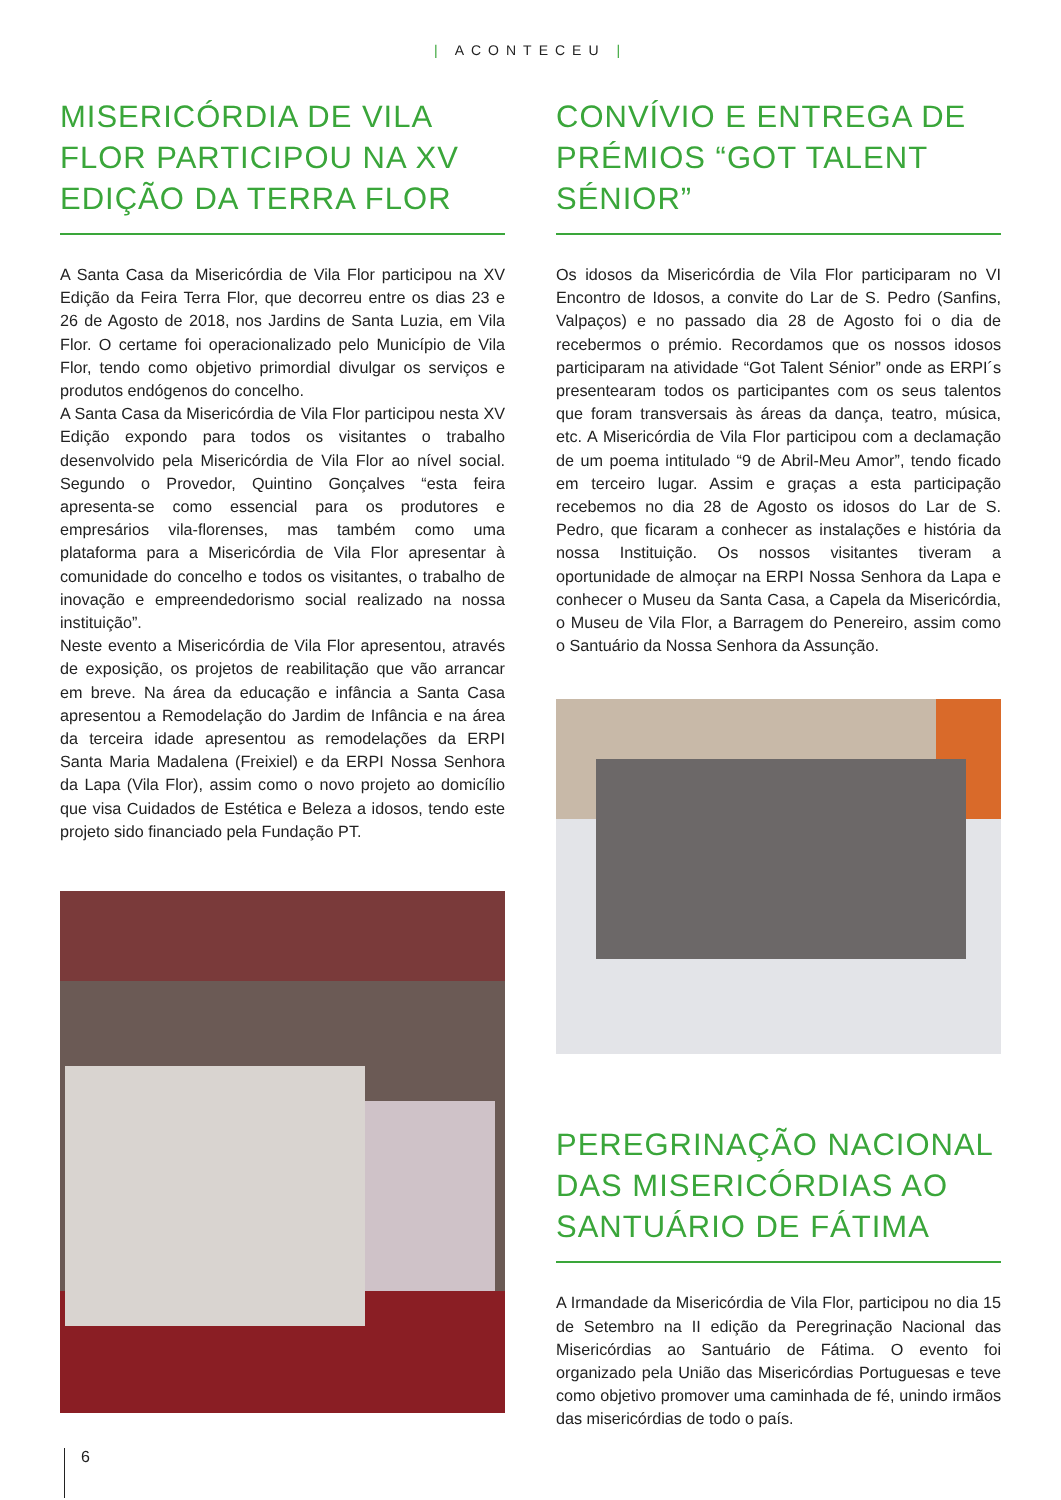| ACONTECEU |
MISERICÓRDIA DE VILA FLOR PARTICIPOU NA XV EDIÇÃO DA TERRA FLOR
A Santa Casa da Misericórdia de Vila Flor participou na XV Edição da Feira Terra Flor, que decorreu entre os dias 23 e 26 de Agosto de 2018, nos Jardins de Santa Luzia, em Vila Flor. O certame foi operacionalizado pelo Município de Vila Flor, tendo como objetivo primordial divulgar os serviços e produtos endógenos do concelho.
A Santa Casa da Misericórdia de Vila Flor participou nesta XV Edição expondo para todos os visitantes o trabalho desenvolvido pela Misericórdia de Vila Flor ao nível social. Segundo o Provedor, Quintino Gonçalves “esta feira apresenta-se como essencial para os produtores e empresários vila-florenses, mas também como uma plataforma para a Misericórdia de Vila Flor apresentar à comunidade do concelho e todos os visitantes, o trabalho de inovação e empreendedorismo social realizado na nossa instituição”.
Neste evento a Misericórdia de Vila Flor apresentou, através de exposição, os projetos de reabilitação que vão arrancar em breve. Na área da educação e infância a Santa Casa apresentou a Remodelação do Jardim de Infância e na área da terceira idade apresentou as remodelações da ERPI Santa Maria Madalena (Freixiel) e da ERPI Nossa Senhora da Lapa (Vila Flor), assim como o novo projeto ao domicílio que visa Cuidados de Estética e Beleza a idosos, tendo este projeto sido financiado pela Fundação PT.
CONVÍVIO E ENTREGA DE PRÉMIOS “GOT TALENT SÉNIOR”
Os idosos da Misericórdia de Vila Flor participaram no VI Encontro de Idosos, a convite do Lar de S. Pedro (Sanfins, Valpaços) e no passado dia 28 de Agosto foi o dia de recebermos o prémio. Recordamos que os nossos idosos participaram na atividade “Got Talent Sénior” onde as ERPI´s presentearam todos os participantes com os seus talentos que foram transversais às áreas da dança, teatro, música, etc. A Misericórdia de Vila Flor participou com a declamação de um poema intitulado “9 de Abril-Meu Amor”, tendo ficado em terceiro lugar. Assim e graças a esta participação recebemos no dia 28 de Agosto os idosos do Lar de S. Pedro, que ficaram a conhecer as instalações e história da nossa Instituição. Os nossos visitantes tiveram a oportunidade de almoçar na ERPI Nossa Senhora da Lapa e conhecer o Museu da Santa Casa, a Capela da Misericórdia, o Museu de Vila Flor, a Barragem do Penereiro, assim como o Santuário da Nossa Senhora da Assunção.
PEREGRINAÇÃO NACIONAL DAS MISERICÓRDIAS AO SANTUÁRIO DE FÁTIMA
A Irmandade da Misericórdia de Vila Flor, participou no dia 15 de Setembro na II edição da Peregrinação Nacional das Misericórdias ao Santuário de Fátima. O evento foi organizado pela União das Misericórdias Portuguesas e teve como objetivo promover uma caminhada de fé, unindo irmãos das misericórdias de todo o país.
6